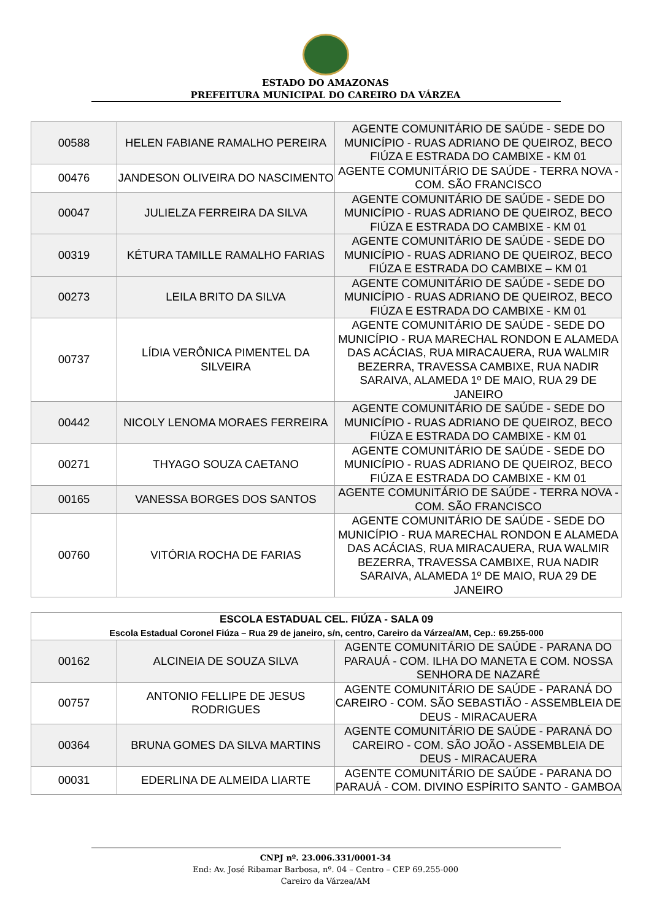ESTADO DO AMAZONAS
PREFEITURA MUNICIPAL DO CAREIRO DA VÁRZEA
| 00588 | HELEN FABIANE RAMALHO PEREIRA | AGENTE COMUNITÁRIO DE SAÚDE - SEDE DO MUNICÍPIO - RUAS ADRIANO DE QUEIROZ, BECO FIÚZA E ESTRADA DO CAMBIXE - KM 01 |
| 00476 | JANDESON OLIVEIRA DO NASCIMENTO | AGENTE COMUNITÁRIO DE SAÚDE - TERRA NOVA - COM. SÃO FRANCISCO |
| 00047 | JULIELZA FERREIRA DA SILVA | AGENTE COMUNITÁRIO DE SAÚDE - SEDE DO MUNICÍPIO - RUAS ADRIANO DE QUEIROZ, BECO FIÚZA E ESTRADA DO CAMBIXE - KM 01 |
| 00319 | KÉTURA TAMILLE RAMALHO FARIAS | AGENTE COMUNITÁRIO DE SAÚDE - SEDE DO MUNICÍPIO - RUAS ADRIANO DE QUEIROZ, BECO FIÚZA E ESTRADA DO CAMBIXE – KM 01 |
| 00273 | LEILA BRITO DA SILVA | AGENTE COMUNITÁRIO DE SAÚDE - SEDE DO MUNICÍPIO - RUAS ADRIANO DE QUEIROZ, BECO FIÚZA E ESTRADA DO CAMBIXE - KM 01 |
| 00737 | LÍDIA VERÔNICA PIMENTEL DA SILVEIRA | AGENTE COMUNITÁRIO DE SAÚDE - SEDE DO MUNICÍPIO - RUA MARECHAL RONDON E ALAMEDA DAS ACÁCIAS, RUA MIRACAUERA, RUA WALMIR BEZERRA, TRAVESSA CAMBIXE, RUA NADIR SARAIVA, ALAMEDA 1º DE MAIO, RUA 29 DE JANEIRO |
| 00442 | NICOLY LENOMA MORAES FERREIRA | AGENTE COMUNITÁRIO DE SAÚDE - SEDE DO MUNICÍPIO - RUAS ADRIANO DE QUEIROZ, BECO FIÚZA E ESTRADA DO CAMBIXE - KM 01 |
| 00271 | THYAGO SOUZA CAETANO | AGENTE COMUNITÁRIO DE SAÚDE - SEDE DO MUNICÍPIO - RUAS ADRIANO DE QUEIROZ, BECO FIÚZA E ESTRADA DO CAMBIXE - KM 01 |
| 00165 | VANESSA BORGES DOS SANTOS | AGENTE COMUNITÁRIO DE SAÚDE - TERRA NOVA - COM. SÃO FRANCISCO |
| 00760 | VITÓRIA ROCHA DE FARIAS | AGENTE COMUNITÁRIO DE SAÚDE - SEDE DO MUNICÍPIO - RUA MARECHAL RONDON E ALAMEDA DAS ACÁCIAS, RUA MIRACAUERA, RUA WALMIR BEZERRA, TRAVESSA CAMBIXE, RUA NADIR SARAIVA, ALAMEDA 1º DE MAIO, RUA 29 DE JANEIRO |
| ESCOLA ESTADUAL CEL. FIÚZA - SALA 09 Escola Estadual Coronel Fiúza – Rua 29 de janeiro, s/n, centro, Careiro da Várzea/AM, Cep.: 69.255-000 | | |
| --- | --- | --- |
| 00162 | ALCINEIA DE SOUZA SILVA | AGENTE COMUNITÁRIO DE SAÚDE - PARANA DO PARAUÁ - COM. ILHA DO MANETA E COM. NOSSA SENHORA DE NAZARÉ |
| 00757 | ANTONIO FELLIPE DE JESUS RODRIGUES | AGENTE COMUNITÁRIO DE SAÚDE - PARANÁ DO CAREIRO - COM. SÃO SEBASTIÃO - ASSEMBLEIA DE DEUS - MIRACAUERA |
| 00364 | BRUNA GOMES DA SILVA MARTINS | AGENTE COMUNITÁRIO DE SAÚDE - PARANÁ DO CAREIRO - COM. SÃO JOÃO - ASSEMBLEIA DE DEUS - MIRACAUERA |
| 00031 | EDERLINA DE ALMEIDA LIARTE | AGENTE COMUNITÁRIO DE SAÚDE - PARANA DO PARAUÁ - COM. DIVINO ESPÍRITO SANTO - GAMBOA |
CNPJ nº. 23.006.331/0001-34
End: Av. José Ribamar Barbosa, nº. 04 – Centro – CEP 69.255-000
Careiro da Várzea/AM